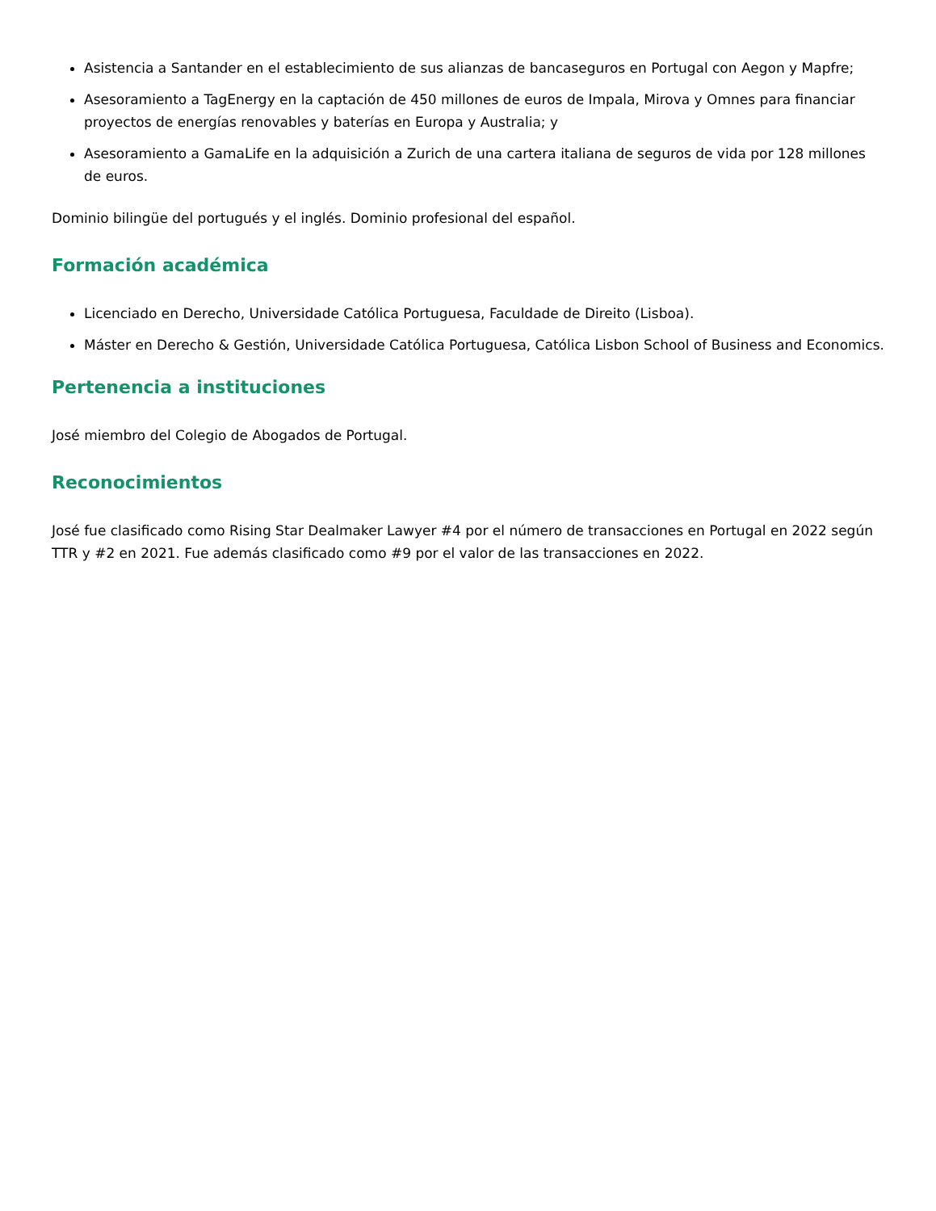Asistencia a Santander en el establecimiento de sus alianzas de bancaseguros en Portugal con Aegon y Mapfre;
Asesoramiento a TagEnergy en la captación de 450 millones de euros de Impala, Mirova y Omnes para financiar proyectos de energías renovables y baterías en Europa y Australia; y
Asesoramiento a GamaLife en la adquisición a Zurich de una cartera italiana de seguros de vida por 128 millones de euros.
Dominio bilingüe del portugués y el inglés. Dominio profesional del español.
Formación académica
Licenciado en Derecho, Universidade Católica Portuguesa, Faculdade de Direito (Lisboa).
Máster en Derecho & Gestión, Universidade Católica Portuguesa, Católica Lisbon School of Business and Economics.
Pertenencia a instituciones
José miembro del Colegio de Abogados de Portugal.
Reconocimientos
José fue clasificado como Rising Star Dealmaker Lawyer #4 por el número de transacciones en Portugal en 2022 según TTR y #2 en 2021. Fue además clasificado como #9 por el valor de las transacciones en 2022.